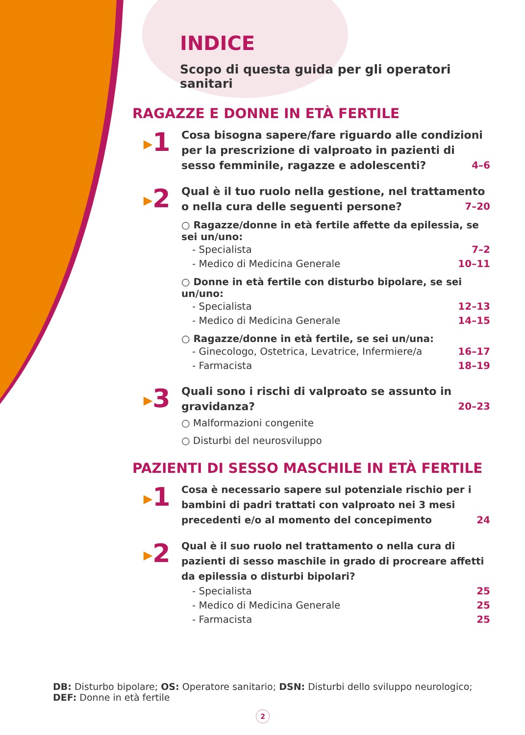INDICE
Scopo di questa guida per gli operatori sanitari
RAGAZZE E DONNE IN ETÀ FERTILE
▶1
Cosa bisogna sapere/fare riguardo alle condizioni per la prescrizione di valproato in pazienti di sesso femminile, ragazze e adolescenti? 4–6
▶2
Qual è il tuo ruolo nella gestione, nel trattamento o nella cura delle seguenti persone? 7–20
○ Ragazze/donne in età fertile affette da epilessia, se sei un/uno:
- Specialista 7–2
- Medico di Medicina Generale 10–11
○ Donne in età fertile con disturbo bipolare, se sei un/uno:
- Specialista 12–13
- Medico di Medicina Generale 14–15
○ Ragazze/donne in età fertile, se sei un/una:
- Ginecologo, Ostetrica, Levatrice, Infermiere/a 16–17
- Farmacista 18–19
▶3
Quali sono i rischi di valproato se assunto in gravidanza? 20–23
○ Malformazioni congenite
○ Disturbi del neurosviluppo
PAZIENTI DI SESSO MASCHILE IN ETÀ FERTILE
▶1
Cosa è necessario sapere sul potenziale rischio per i bambini di padri trattati con valproato nei 3 mesi precedenti e/o al momento del concepimento 24
▶2
Qual è il suo ruolo nel trattamento o nella cura di pazienti di sesso maschile in grado di procreare affetti da epilessia o disturbi bipolari?
- Specialista 25
- Medico di Medicina Generale 25
- Farmacista 25
DB: Disturbo bipolare; OS: Operatore sanitario; DSN: Disturbi dello sviluppo neurologico;
DEF: Donne in età fertile
2